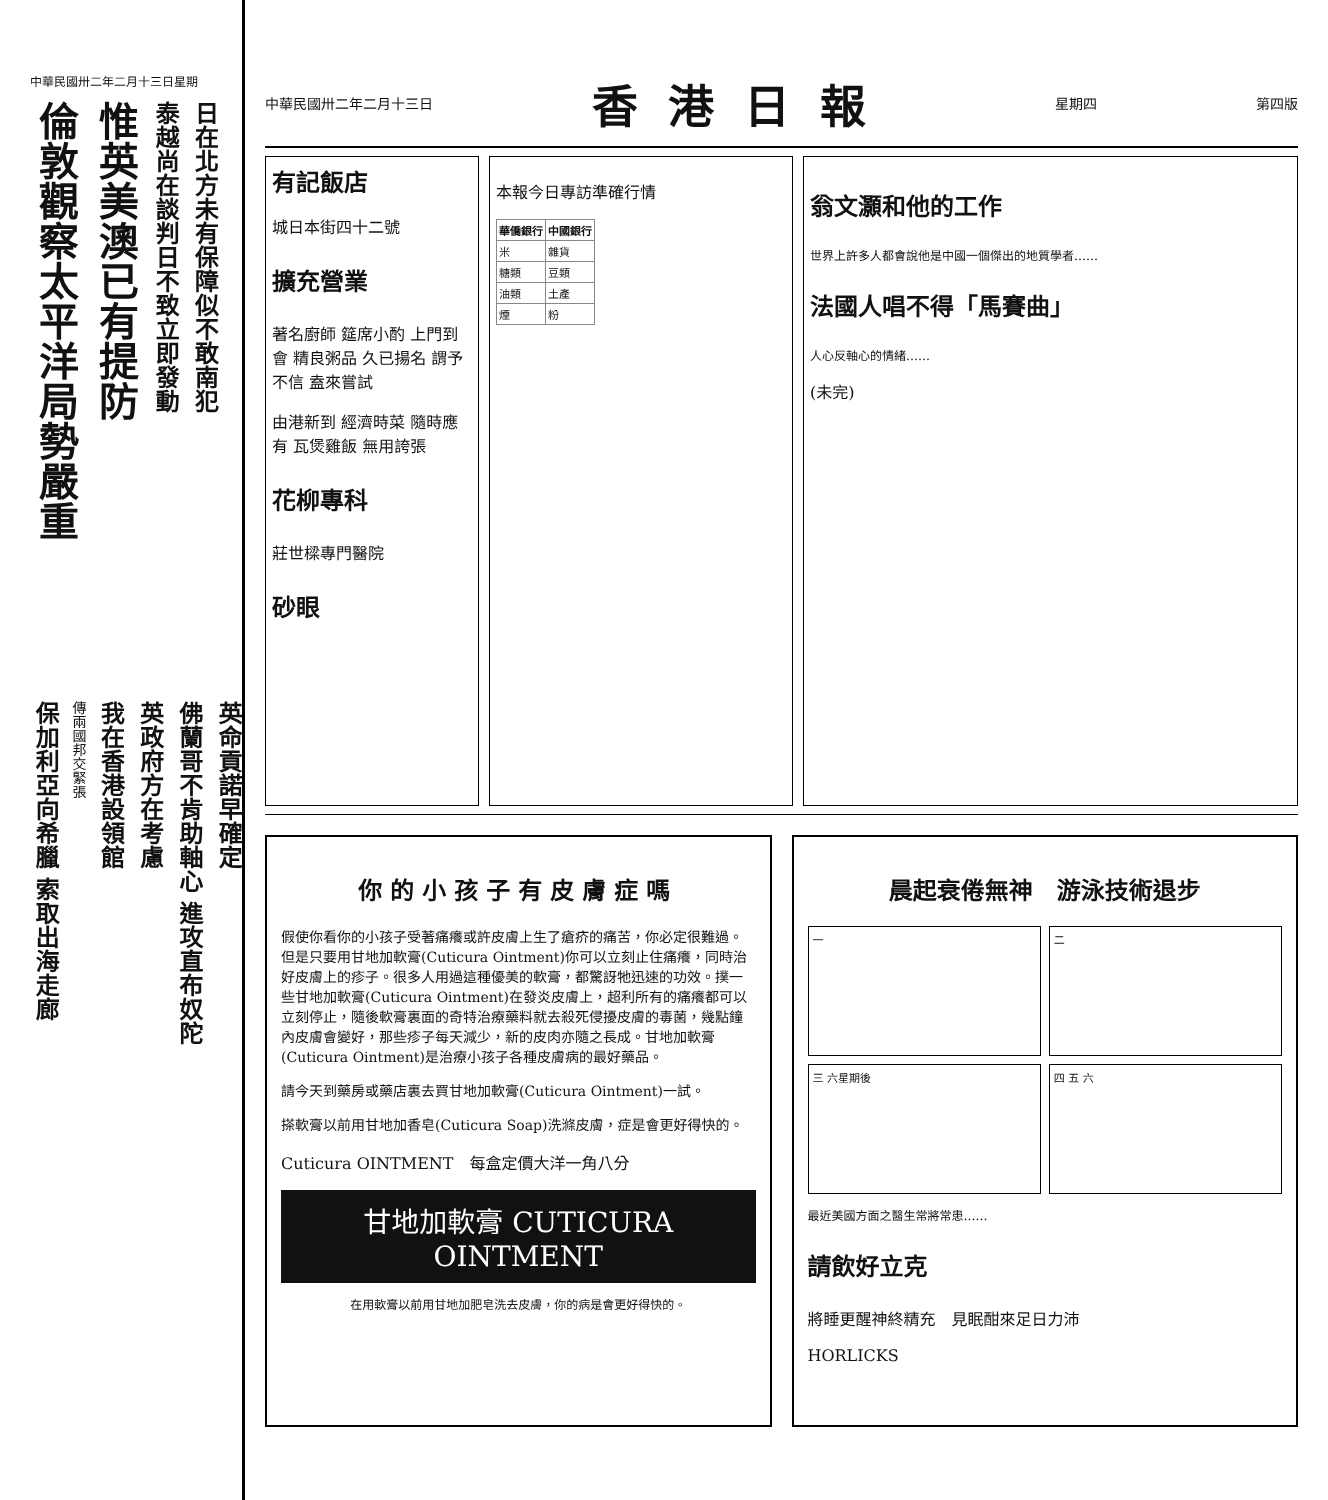中華民國卅二年二月十三日星期
倫敦觀察太平洋局勢嚴重
惟英美澳已有提防
泰越尚在談判日不致立即發動
日在北方未有保障似不敢南犯
保加利亞向希臘 索取出海走廊
傳兩國邦交緊張
我在香港設領館
英政府方在考慮
佛蘭哥不肯助軸心 進攻直布奴陀
英命貢諾早確定
中華民國卅二年二月十三日
香港日報
星期四 第四版
有記飯店
城日本街四十二號
擴充營業
著名廚師 筵席小酌 上門到會 精良粥品 久已揚名 謂予不信 盍來嘗試
由港新到 經濟時菜 隨時應有 瓦煲雞飯 無用誇張
花柳專科
莊世樑專門醫院
砂眼
本報今日專訪準確行情
| 華僑銀行 | 中國銀行 |
| --- | --- |
| 米 | 雜貨 |
| 糖類 | 豆類 |
| 油類 | 土產 |
| 煙 | 粉 |
翁文灝和他的工作
世界上許多人都會說他是中國一個傑出的地質學者……
法國人唱不得「馬賽曲」
人心反軸心的情緒……
(未完)
你的小孩子有皮膚症嗎
假使你看你的小孩子受著痛癢或許皮膚上生了瘡疥的痛苦，你必定很難過。但是只要用甘地加軟膏(Cuticura Ointment)你可以立刻止住痛癢，同時治好皮膚上的疹子。很多人用過這種優美的軟膏，都驚訝牠迅速的功效。撲一些甘地加軟膏(Cuticura Ointment)在發炎皮膚上，超利所有的痛癢都可以立刻停止，隨後軟膏裏面的奇特治療藥料就去殺死侵擾皮膚的毒菌，幾點鐘內皮膚會變好，那些疹子每天減少，新的皮肉亦隨之長成。甘地加軟膏(Cuticura Ointment)是治療小孩子各種皮膚病的最好藥品。
請今天到藥房或藥店裏去買甘地加軟膏(Cuticura Ointment)一試。
搽軟膏以前用甘地加香皂(Cuticura Soap)洗滌皮膚，症是會更好得快的。
Cuticura OINTMENT　每盒定價大洋一角八分
甘地加軟膏 CUTICURA OINTMENT
在用軟膏以前用甘地加肥皂洗去皮膚，你的病是會更好得快的。
晨起衰倦無神　游泳技術退步
一
二
三 六星期後
四 五 六
最近美國方面之醫生常將常患……
請飲好立克
將睡更醒神終精充　見眠酣來足日力沛
HORLICKS